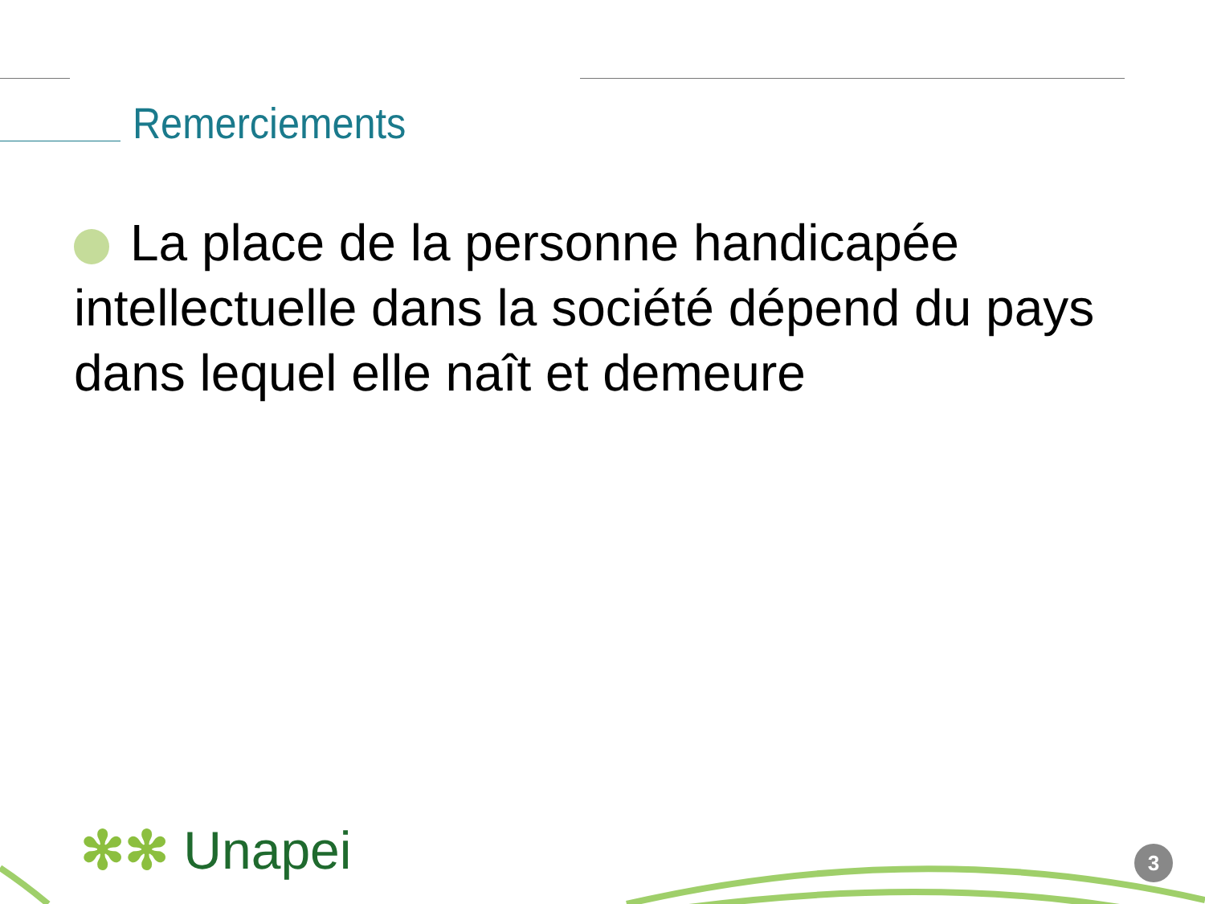Remerciements
La place de la personne handicapée intellectuelle dans la société dépend du pays dans lequel elle naît et demeure
✻✻ Unapei 3